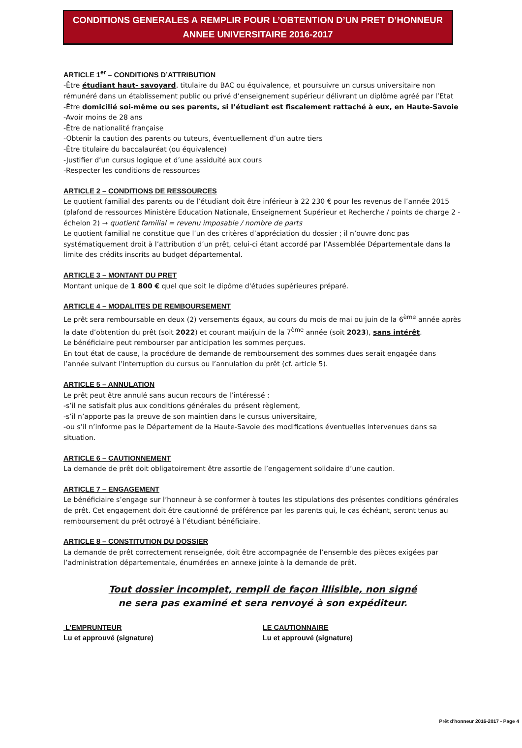CONDITIONS GENERALES A REMPLIR POUR L’OBTENTION D’UN PRET D’HONNEUR
ANNEE UNIVERSITAIRE 2016-2017
ARTICLE 1<sup>er</sup> – CONDITIONS D’ATTRIBUTION
-Être étudiant haut- savoyard, titulaire du BAC ou équivalence, et poursuivre un cursus universitaire non rémunéré dans un établissement public ou privé d’enseignement supérieur délivrant un diplôme agréé par l’Etat
-Être domicilié soi-même ou ses parents, si l’étudiant est fiscalement rattaché à eux, en Haute-Savoie
-Avoir moins de 28 ans
-Être de nationalité française
-Obtenir la caution des parents ou tuteurs, éventuellement d’un autre tiers
-Être titulaire du baccalauréat (ou équivalence)
-Justifier d’un cursus logique et d’une assiduité aux cours
-Respecter les conditions de ressources
ARTICLE 2 – CONDITIONS DE RESSOURCES
Le quotient familial des parents ou de l’étudiant doit être inférieur à 22 230 € pour les revenus de l’année 2015 (plafond de ressources Ministère Education Nationale, Enseignement Supérieur et Recherche / points de charge 2 - échelon 2) → quotient familial = revenu imposable / nombre de parts
Le quotient familial ne constitue que l’un des critères d’appréciation du dossier ; il n’ouvre donc pas systématiquement droit à l’attribution d’un prêt, celui-ci étant accordé par l’Assemblée Départementale dans la limite des crédits inscrits au budget départemental.
ARTICLE 3 – MONTANT DU PRET
Montant unique de 1 800 € quel que soit le dipôme d'études supérieures préparé.
ARTICLE 4 – MODALITES DE REMBOURSEMENT
Le prêt sera remboursable en deux (2) versements égaux, au cours du mois de mai ou juin de la 6<sup>ème</sup> année après la date d’obtention du prêt (soit 2022) et courant mai/juin de la 7<sup>ème</sup> année (soit 2023), sans intérêt.
Le bénéficiaire peut rembourser par anticipation les sommes perçues.
En tout état de cause, la procédure de demande de remboursement des sommes dues serait engagée dans l’année suivant l’interruption du cursus ou l’annulation du prêt (cf. article 5).
ARTICLE 5 – ANNULATION
Le prêt peut être annulé sans aucun recours de l’intéressé :
-s’il ne satisfait plus aux conditions générales du présent règlement,
-s’il n’apporte pas la preuve de son maintien dans le cursus universitaire,
-ou s’il n’informe pas le Département de la Haute-Savoie des modifications éventuelles intervenues dans sa situation.
ARTICLE 6 – CAUTIONNEMENT
La demande de prêt doit obligatoirement être assortie de l’engagement solidaire d’une caution.
ARTICLE 7 – ENGAGEMENT
Le bénéficiaire s’engage sur l’honneur à se conformer à toutes les stipulations des présentes conditions générales de prêt. Cet engagement doit être cautionné de préférence par les parents qui, le cas échéant, seront tenus au remboursement du prêt octroyé à l’étudiant bénéficiaire.
ARTICLE 8 – CONSTITUTION DU DOSSIER
La demande de prêt correctement renseignée, doit être accompagnée de l’ensemble des pièces exigées par l’administration départementale, énumérées en annexe jointe à la demande de prêt.
Tout dossier incomplet, rempli de façon illisible, non signé
ne sera pas examiné et sera renvoyé à son expéditeur.
L’EMPRUNTEUR
Lu et approuvé (signature)
LE CAUTIONNAIRE
Lu et approuvé (signature)
Prêt d'honneur 2016-2017 - Page 4